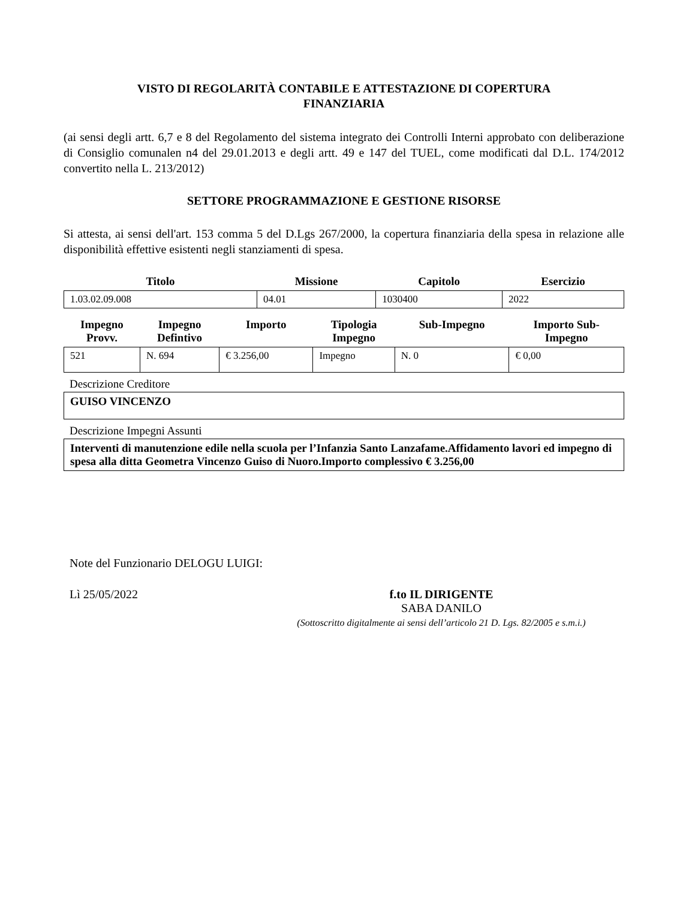VISTO DI REGOLARITÀ CONTABILE E ATTESTAZIONE DI COPERTURA
FINANZIARIA
(ai sensi degli artt. 6,7 e 8 del Regolamento del sistema integrato dei Controlli Interni approbato con deliberazione di Consiglio comunalen n4 del 29.01.2013 e degli artt. 49 e 147 del TUEL, come modificati dal D.L. 174/2012 convertito nella L. 213/2012)
SETTORE PROGRAMMAZIONE E GESTIONE RISORSE
Si attesta, ai sensi dell'art. 153 comma 5 del D.Lgs 267/2000, la copertura finanziaria della spesa in relazione alle disponibilità effettive esistenti negli stanziamenti di spesa.
| Titolo | Missione | Capitolo | Esercizio |
| --- | --- | --- | --- |
| 1.03.02.09.008 | 04.01 | 1030400 | 2022 |
| Impegno Provv. | Impegno Defintivo | Importo | Tipologia Impegno | Sub-Impegno | Importo Sub- Impegno |
| --- | --- | --- | --- | --- | --- |
| 521 | N. 694 | € 3.256,00 | Impegno | N. 0 | € 0,00 |
Descrizione Creditore
GUISO VINCENZO
Descrizione Impegni Assunti
Interventi di manutenzione edile nella scuola per l’Infanzia Santo Lanzafame.Affidamento lavori ed impegno di spesa alla ditta Geometra Vincenzo Guiso di Nuoro.Importo complessivo € 3.256,00
Note del Funzionario DELOGU LUIGI:
Lì 25/05/2022 f.to IL DIRIGENTE
SABA DANILO
(Sottoscritto digitalmente ai sensi dell’articolo 21 D. Lgs. 82/2005 e s.m.i.)